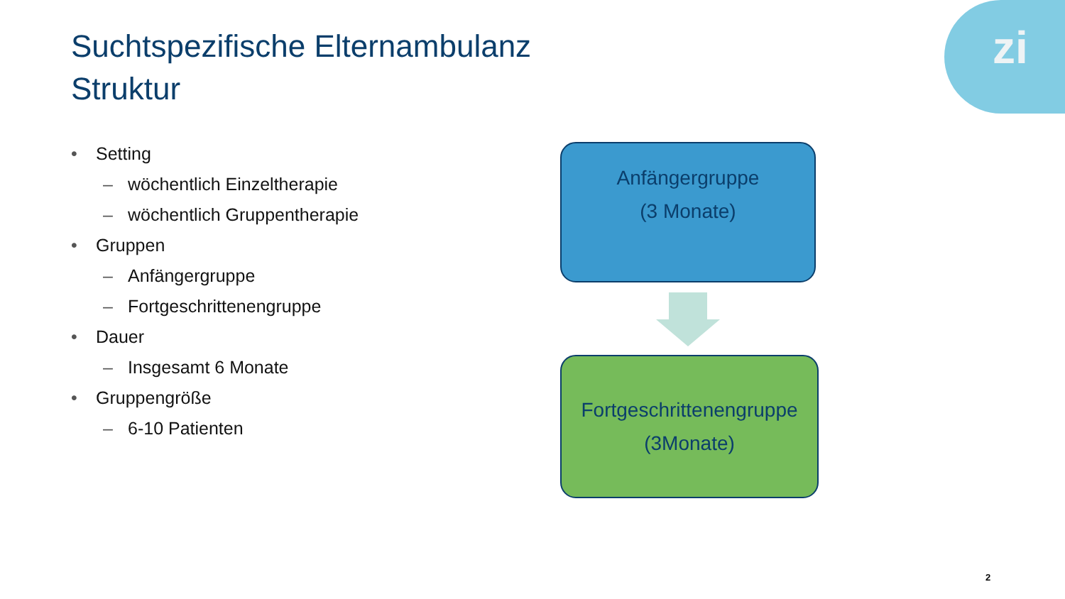zi
Suchtspezifische Elternambulanz
Struktur
• Setting
– wöchentlich Einzeltherapie
– wöchentlich Gruppentherapie
• Gruppen
– Anfängergruppe
– Fortgeschrittenengruppe
• Dauer
– Insgesamt 6 Monate
• Gruppengröße
– 6-10 Patienten
Anfängergruppe
(3 Monate)
Fortgeschrittenengruppe
(3Monate)
2